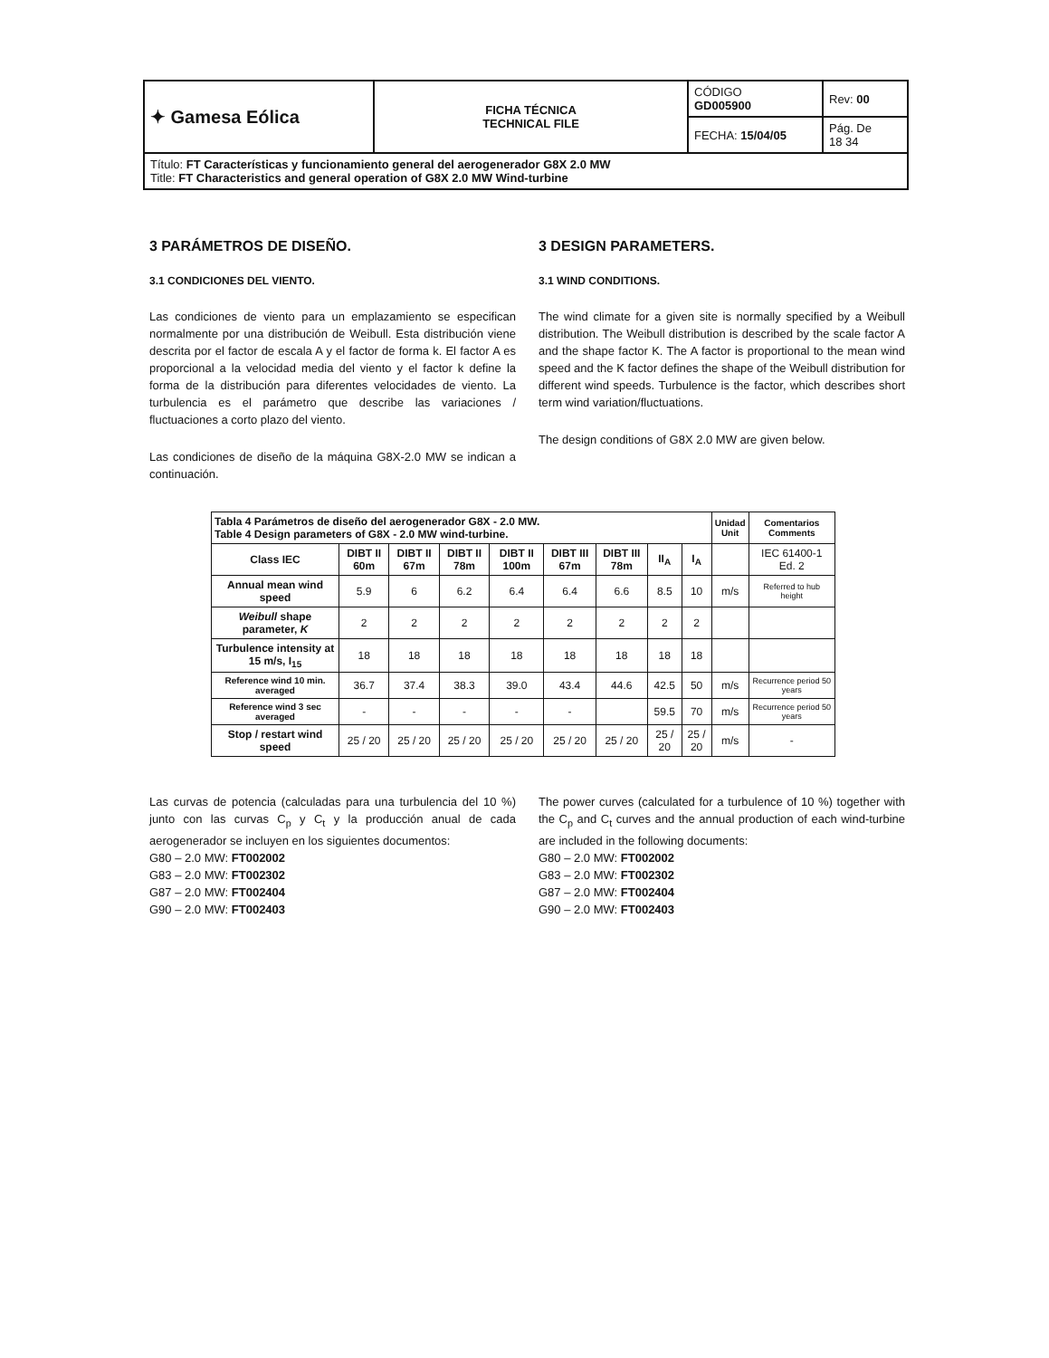| ✦ Gamesa Eólica | FICHA TÉCNICA TECHNICAL FILE | CÓDIGO GD005900 | Rev: 00 |
| | | FECHA: 15/04/05 | Pág. De 18 34 |
| Título: FT Características y funcionamiento general del aerogenerador G8X 2.0 MW Title: FT Characteristics and general operation of G8X 2.0 MW Wind-turbine | | | |
3 PARÁMETROS DE DISEÑO.
3.1 CONDICIONES DEL VIENTO.
Las condiciones de viento para un emplazamiento se especifican normalmente por una distribución de Weibull. Esta distribución viene descrita por el factor de escala A y el factor de forma k. El factor A es proporcional a la velocidad media del viento y el factor k define la forma de la distribución para diferentes velocidades de viento. La turbulencia es el parámetro que describe las variaciones / fluctuaciones a corto plazo del viento.
Las condiciones de diseño de la máquina G8X-2.0 MW se indican a continuación.
3 DESIGN PARAMETERS.
3.1 WIND CONDITIONS.
The wind climate for a given site is normally specified by a Weibull distribution. The Weibull distribution is described by the scale factor A and the shape factor K. The A factor is proportional to the mean wind speed and the K factor defines the shape of the Weibull distribution for different wind speeds. Turbulence is the factor, which describes short term wind variation/fluctuations.
The design conditions of G8X 2.0 MW are given below.
| Tabla 4 Parámetros de diseño del aerogenerador G8X - 2.0 MW. Table 4 Design parameters of G8X - 2.0 MW wind-turbine. | | | | | | | | | Unidad Unit | Comentarios Comments |
| --- | --- | --- | --- | --- | --- | --- | --- | --- | --- | --- |
| Class IEC | DIBT II 60m | DIBT II 67m | DIBT II 78m | DIBT II 100m | DIBT III 67m | DIBT III 78m | II<sub>A</sub> | I<sub>A</sub> | | IEC 61400-1 Ed. 2 |
| Annual mean wind speed | 5.9 | 6 | 6.2 | 6.4 | 6.4 | 6.6 | 8.5 | 10 | m/s | Referred to hub height |
| Weibull shape parameter, K | 2 | 2 | 2 | 2 | 2 | 2 | 2 | 2 | | |
| Turbulence intensity at 15 m/s, I<sub>15</sub> | 18 | 18 | 18 | 18 | 18 | 18 | 18 | 18 | | |
| Reference wind 10 min. averaged | 36.7 | 37.4 | 38.3 | 39.0 | 43.4 | 44.6 | 42.5 | 50 | m/s | Recurrence period 50 years |
| Reference wind 3 sec averaged | - | - | - | - | - | | 59.5 | 70 | m/s | Recurrence period 50 years |
| Stop / restart wind speed | 25 / 20 | 25 / 20 | 25 / 20 | 25 / 20 | 25 / 20 | 25 / 20 | 25 / 20 | 25 / 20 | m/s | - |
Las curvas de potencia (calculadas para una turbulencia del 10 %) junto con las curvas C<sub>p</sub> y C<sub>t</sub> y la producción anual de cada aerogenerador se incluyen en los siguientes documentos:
G80 – 2.0 MW: FT002002
G83 – 2.0 MW: FT002302
G87 – 2.0 MW: FT002404
G90 – 2.0 MW: FT002403
The power curves (calculated for a turbulence of 10 %) together with the C<sub>p</sub> and C<sub>t</sub> curves and the annual production of each wind-turbine are included in the following documents:
G80 – 2.0 MW: FT002002
G83 – 2.0 MW: FT002302
G87 – 2.0 MW: FT002404
G90 – 2.0 MW: FT002403